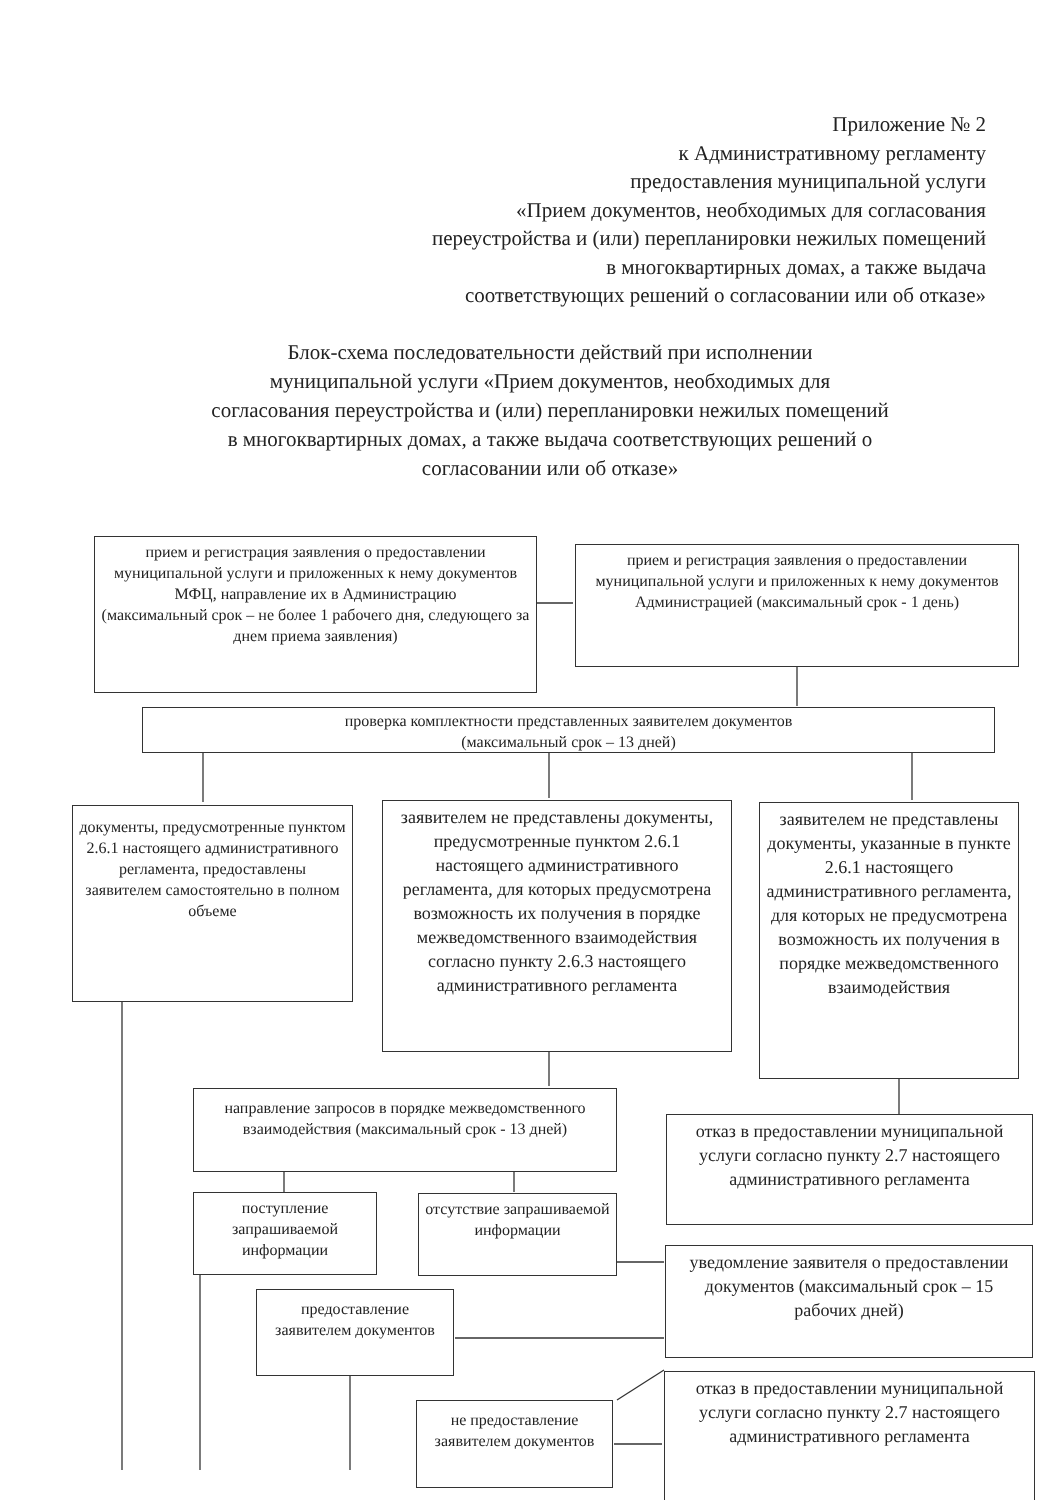Приложение № 2
к Административному регламенту
предоставления муниципальной услуги
«Прием документов, необходимых для согласования
переустройства и (или) перепланировки нежилых помещений
в многоквартирных домах, а также выдача
соответствующих решений о согласовании или об отказе»
Блок-схема последовательности действий при исполнении
муниципальной услуги «Прием документов, необходимых для
согласования переустройства и (или) перепланировки нежилых помещений
в многоквартирных домах, а также выдача соответствующих решений о
согласовании или об отказе»
прием и регистрация заявления о предоставлении муниципальной услуги и приложенных к нему документов МФЦ, направление их в Администрацию
(максимальный срок – не более 1 рабочего дня, следующего за днем приема заявления)
прием и регистрация заявления о предоставлении муниципальной услуги и приложенных к нему документов Администрацией (максимальный срок - 1 день)
проверка комплектности представленных заявителем документов
(максимальный срок – 13 дней)
документы, предусмотренные пунктом 2.6.1 настоящего административного регламента, предоставлены заявителем самостоятельно в полном объеме
заявителем не представлены документы, предусмотренные пунктом 2.6.1 настоящего административного регламента, для которых предусмотрена возможность их получения в порядке межведомственного взаимодействия согласно пункту 2.6.3 настоящего административного регламента
заявителем не представлены документы, указанные в пункте 2.6.1 настоящего административного регламента, для которых не предусмотрена возможность их получения в порядке межведомственного взаимодействия
направление запросов в порядке межведомственного взаимодействия (максимальный срок - 13 дней)
отказ в предоставлении муниципальной услуги согласно пункту 2.7 настоящего административного регламента
поступление запрашиваемой информации
отсутствие запрашиваемой информации
уведомление заявителя о предоставлении документов (максимальный срок – 15 рабочих дней)
предоставление заявителем документов
не предоставление заявителем документов
отказ в предоставлении муниципальной услуги согласно пункту 2.7 настоящего административного регламента